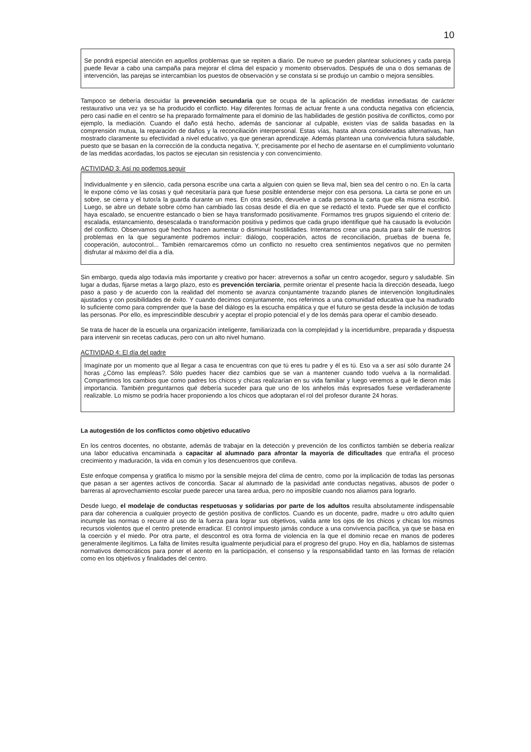10
Se pondrá especial atención en aquellos problemas que se repiten a diario. De nuevo se pueden plantear soluciones y cada pareja puede llevar a cabo una campaña para mejorar el clima del espacio y momento observados. Después de una o dos semanas de intervención, las parejas se intercambian los puestos de observación y se constata si se produjo un cambio o mejora sensibles.
Tampoco se debería descuidar la prevención secundaria que se ocupa de la aplicación de medidas inmediatas de carácter restaurativo una vez ya se ha producido el conflicto. Hay diferentes formas de actuar frente a una conducta negativa con eficiencia, pero casi nadie en el centro se ha preparado formalmente para el dominio de las habilidades de gestión positiva de conflictos, como por ejemplo, la mediación. Cuando el daño está hecho, además de sancionar al culpable, existen vías de salida basadas en la comprensión mutua, la reparación de daños y la reconciliación interpersonal. Estas vías, hasta ahora consideradas alternativas, han mostrado claramente su efectividad a nivel educativo, ya que generan aprendizaje. Además plantean una convivencia futura saludable, puesto que se basan en la corrección de la conducta negativa. Y, precisamente por el hecho de asentarse en el cumplimiento voluntario de las medidas acordadas, los pactos se ejecutan sin resistencia y con convencimiento.
ACTIVIDAD 3: Así no podemos seguir
Individualmente y en silencio, cada persona escribe una carta a alguien con quien se lleva mal, bien sea del centro o no. En la carta le expone cómo ve las cosas y qué necesitaría para que fuese posible entenderse mejor con esa persona. La carta se pone en un sobre, se cierra y el tutor/a la guarda durante un mes. En otra sesión, devuelve a cada persona la carta que ella misma escribió. Luego, se abre un debate sobre cómo han cambiado las cosas desde el día en que se redactó el texto. Puede ser que el conflicto haya escalado, se encuentre estancado o bien se haya transformado positivamente. Formamos tres grupos siguiendo el criterio de: escalada, estancamiento, desescalada o transformación positiva y pedimos que cada grupo identifique qué ha causado la evolución del conflicto. Observamos qué hechos hacen aumentar o disminuir hostilidades. Intentamos crear una pauta para salir de nuestros problemas en la que seguramente podremos incluir: diálogo, cooperación, actos de reconciliación, pruebas de buena fe, cooperación, autocontrol... También remarcaremos cómo un conflicto no resuelto crea sentimientos negativos que no permiten disfrutar al máximo del día a día.
Sin embargo, queda algo todavía más importante y creativo por hacer: atrevernos a soñar un centro acogedor, seguro y saludable. Sin lugar a dudas, fijarse metas a largo plazo, esto es prevención terciaria, permite orientar el presente hacia la dirección deseada, luego paso a paso y de acuerdo con la realidad del momento se avanza conjuntamente trazando planes de intervención longitudinales ajustados y con posibilidades de éxito. Y cuando decimos conjuntamente, nos referimos a una comunidad educativa que ha madurado lo suficiente como para comprender que la base del diálogo es la escucha empática y que el futuro se gesta desde la inclusión de todas las personas. Por ello, es imprescindible descubrir y aceptar el propio potencial el y de los demás para operar el cambio deseado.
Se trata de hacer de la escuela una organización inteligente, familiarizada con la complejidad y la incertidumbre, preparada y dispuesta para intervenir sin recetas caducas, pero con un alto nivel humano.
ACTIVIDAD 4: El día del padre
Imagínate por un momento que al llegar a casa te encuentras con que tú eres tu padre y él es tú. Eso va a ser así sólo durante 24 horas ¿Cómo las empleas?. Sólo puedes hacer diez cambios que se van a mantener cuando todo vuelva a la normalidad. Compartimos los cambios que como padres los chicos y chicas realizarían en su vida familiar y luego veremos a qué le dieron más importancia. También preguntarnos qué debería suceder para que uno de los anhelos más expresados fuese verdaderamente realizable. Lo mismo se podría hacer proponiendo a los chicos que adoptaran el rol del profesor durante 24 horas.
La autogestión de los conflictos como objetivo educativo
En los centros docentes, no obstante, además de trabajar en la detección y prevención de los conflictos también se debería realizar una labor educativa encaminada a capacitar al alumnado para afrontar la mayoría de dificultades que entraña el proceso crecimiento y maduración, la vida en común y los desencuentros que conlleva.
Este enfoque compensa y gratifica lo mismo por la sensible mejora del clima de centro, como por la implicación de todas las personas que pasan a ser agentes activos de concordia. Sacar al alumnado de la pasividad ante conductas negativas, abusos de poder o barreras al aprovechamiento escolar puede parecer una tarea ardua, pero no imposible cuando nos aliamos para lograrlo.
Desde luego, el modelaje de conductas respetuosas y solidarias por parte de los adultos resulta absolutamente indispensable para dar coherencia a cualquier proyecto de gestión positiva de conflictos. Cuando es un docente, padre, madre u otro adulto quien incumple las normas o recurre al uso de la fuerza para lograr sus objetivos, valida ante los ojos de los chicos y chicas los mismos recursos violentos que el centro pretende erradicar. El control impuesto jamás conduce a una convivencia pacífica, ya que se basa en la coerción y el miedo. Por otra parte, el descontrol es otra forma de violencia en la que el dominio recae en manos de poderes generalmente ilegítimos. La falta de límites resulta igualmente perjudicial para el progreso del grupo. Hoy en día, hablamos de sistemas normativos democráticos para poner el acento en la participación, el consenso y la responsabilidad tanto en las formas de relación como en los objetivos y finalidades del centro.